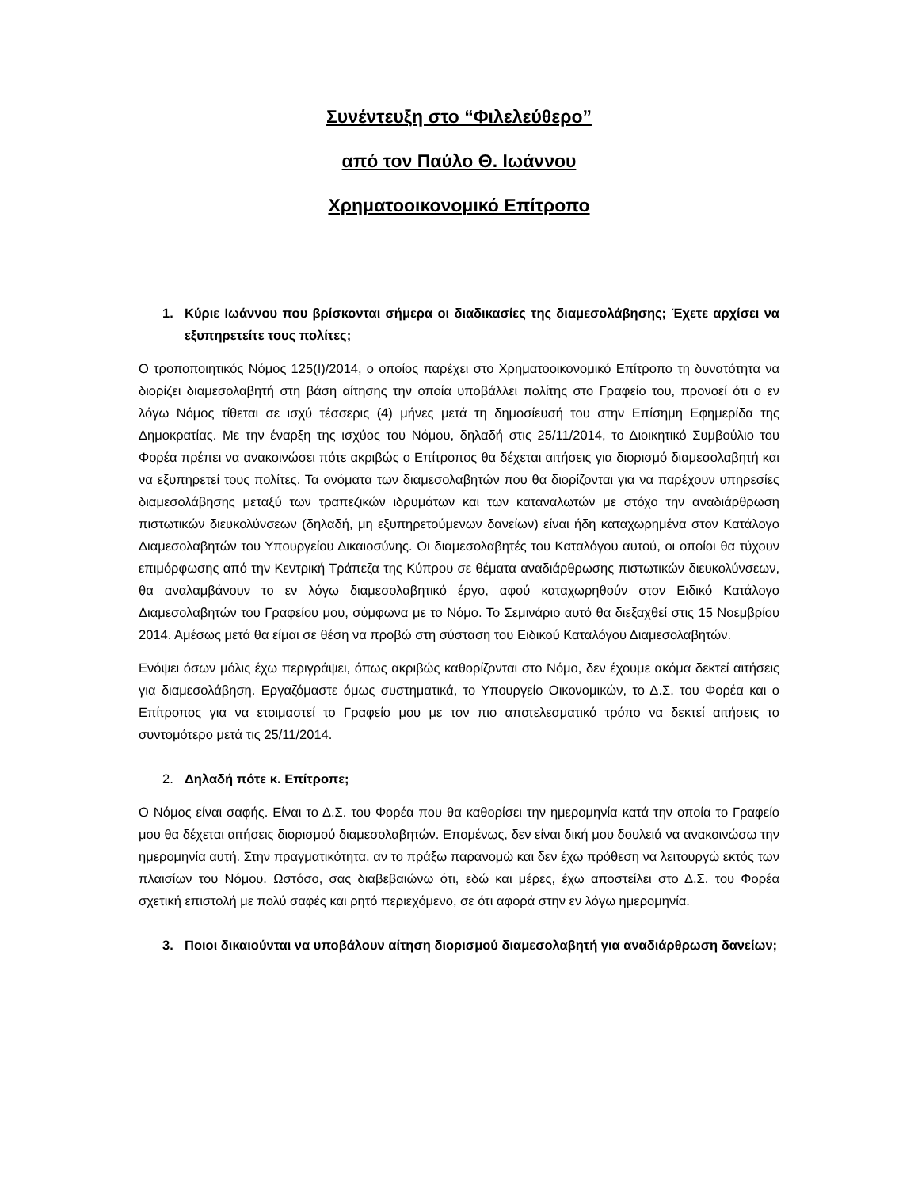Συνέντευξη στο “Φιλελεύθερο”
από τον Παύλο Θ. Ιωάννου
Χρηματοοικονομικό Επίτροπο
1. Κύριε Ιωάννου που βρίσκονται σήμερα οι διαδικασίες της διαμεσολάβησης; Έχετε αρχίσει να εξυπηρετείτε τους πολίτες;
Ο τροποποιητικός Νόμος 125(Ι)/2014, ο οποίος παρέχει στο Χρηματοοικονομικό Επίτροπο τη δυνατότητα να διορίζει διαμεσολαβητή στη βάση αίτησης την οποία υποβάλλει πολίτης στο Γραφείο του, προνοεί ότι ο εν λόγω Νόμος τίθεται σε ισχύ τέσσερις (4) μήνες μετά τη δημοσίευσή του στην Επίσημη Εφημερίδα της Δημοκρατίας. Με την έναρξη της ισχύος του Νόμου, δηλαδή στις 25/11/2014, το Διοικητικό Συμβούλιο του Φορέα πρέπει να ανακοινώσει πότε ακριβώς ο Επίτροπος θα δέχεται αιτήσεις για διορισμό διαμεσολαβητή και να εξυπηρετεί τους πολίτες. Τα ονόματα των διαμεσολαβητών που θα διορίζονται για να παρέχουν υπηρεσίες διαμεσολάβησης μεταξύ των τραπεζικών ιδρυμάτων και των καταναλωτών με στόχο την αναδιάρθρωση πιστωτικών διευκολύνσεων (δηλαδή, μη εξυπηρετούμενων δανείων) είναι ήδη καταχωρημένα στον Κατάλογο Διαμεσολαβητών του Υπουργείου Δικαιοσύνης. Οι διαμεσολαβητές του Καταλόγου αυτού, οι οποίοι θα τύχουν επιμόρφωσης από την Κεντρική Τράπεζα της Κύπρου σε θέματα αναδιάρθρωσης πιστωτικών διευκολύνσεων, θα αναλαμβάνουν το εν λόγω διαμεσολαβητικό έργο, αφού καταχωρηθούν στον Ειδικό Κατάλογο Διαμεσολαβητών του Γραφείου μου, σύμφωνα με το Νόμο. Το Σεμινάριο αυτό θα διεξαχθεί στις 15 Νοεμβρίου 2014. Αμέσως μετά θα είμαι σε θέση να προβώ στη σύσταση του Ειδικού Καταλόγου Διαμεσολαβητών.
Ενόψει όσων μόλις έχω περιγράψει, όπως ακριβώς καθορίζονται στο Νόμο, δεν έχουμε ακόμα δεκτεί αιτήσεις για διαμεσολάβηση. Εργαζόμαστε όμως συστηματικά, το Υπουργείο Οικονομικών, το Δ.Σ. του Φορέα και ο Επίτροπος για να ετοιμαστεί το Γραφείο μου με τον πιο αποτελεσματικό τρόπο να δεκτεί αιτήσεις το συντομότερο μετά τις 25/11/2014.
2. Δηλαδή πότε κ. Επίτροπε;
Ο Νόμος είναι σαφής. Είναι το Δ.Σ. του Φορέα που θα καθορίσει την ημερομηνία κατά την οποία το Γραφείο μου θα δέχεται αιτήσεις διορισμού διαμεσολαβητών. Επομένως, δεν είναι δική μου δουλειά να ανακοινώσω την ημερομηνία αυτή. Στην πραγματικότητα, αν το πράξω παρανομώ και δεν έχω πρόθεση να λειτουργώ εκτός των πλαισίων του Νόμου. Ωστόσο, σας διαβεβαιώνω ότι, εδώ και μέρες, έχω αποστείλει στο Δ.Σ. του Φορέα σχετική επιστολή με πολύ σαφές και ρητό περιεχόμενο, σε ότι αφορά στην εν λόγω ημερομηνία.
3. Ποιοι δικαιούνται να υποβάλουν αίτηση διορισμού διαμεσολαβητή για αναδιάρθρωση δανείων;